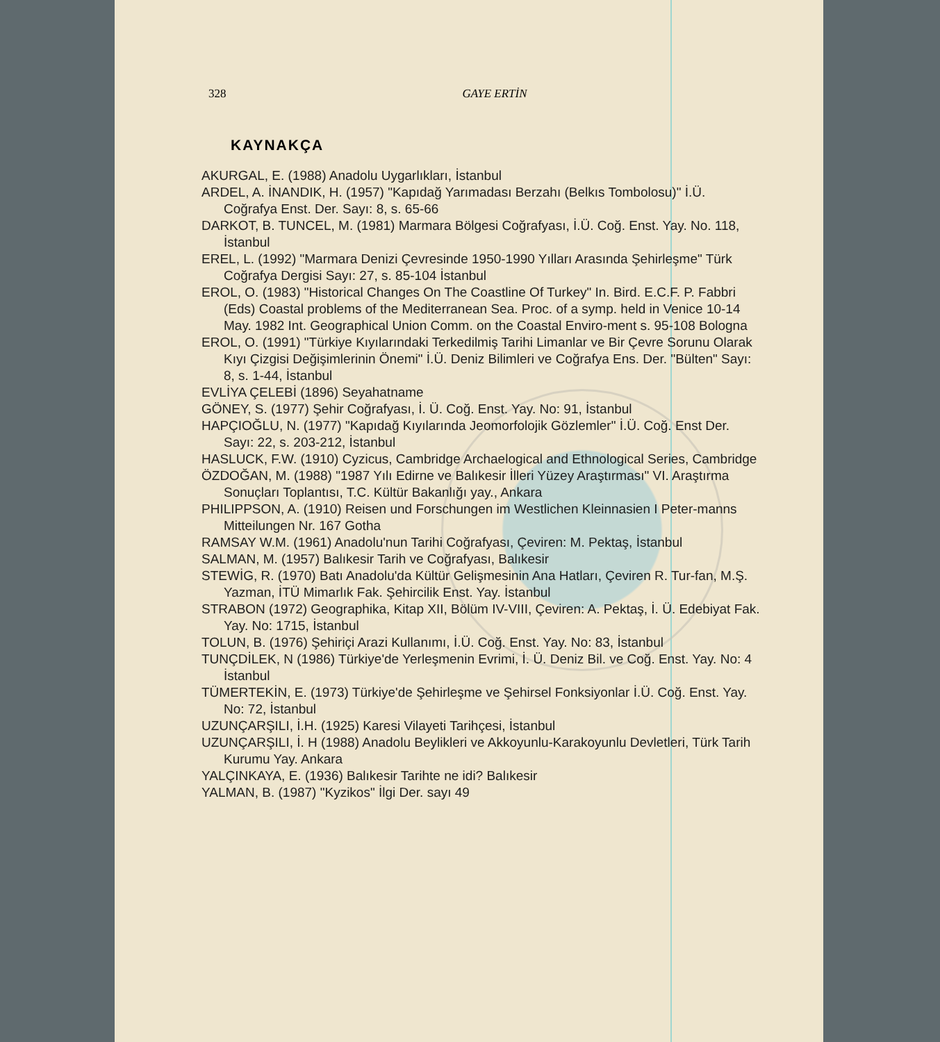328 GAYE ERTİN
KAYNAKÇA
AKURGAL, E. (1988) Anadolu Uygarlıkları, İstanbul
ARDEL, A. İNANDIK, H. (1957) "Kapıdağ Yarımadası Berzahı (Belkıs Tombolosu)" İ.Ü. Coğrafya Enst. Der. Sayı: 8, s. 65-66
DARKOT, B. TUNCEL, M. (1981) Marmara Bölgesi Coğrafyası, İ.Ü. Coğ. Enst. Yay. No. 118, İstanbul
EREL, L. (1992) "Marmara Denizi Çevresinde 1950-1990 Yılları Arasında Şehirleşme" Türk Coğrafya Dergisi Sayı: 27, s. 85-104 İstanbul
EROL, O. (1983) "Historical Changes On The Coastline Of Turkey" In. Bird. E.C.F. P. Fabbri (Eds) Coastal problems of the Mediterranean Sea. Proc. of a symp. held in Venice 10-14 May. 1982 Int. Geographical Union Comm. on the Coastal Enviro-ment s. 95-108 Bologna
EROL, O. (1991) "Türkiye Kıyılarındaki Terkedilmiş Tarihi Limanlar ve Bir Çevre Sorunu Olarak Kıyı Çizgisi Değişimlerinin Önemi" İ.Ü. Deniz Bilimleri ve Coğrafya Ens. Der. "Bülten" Sayı: 8, s. 1-44, İstanbul
EVLİYA ÇELEBİ (1896) Seyahatname
GÖNEY, S. (1977) Şehir Coğrafyası, İ. Ü. Coğ. Enst. Yay. No: 91, İstanbul
HAPÇIOĞLU, N. (1977) "Kapıdağ Kıyılarında Jeomorfolojik Gözlemler" İ.Ü. Coğ. Enst Der. Sayı: 22, s. 203-212, İstanbul
HASLUCK, F.W. (1910) Cyzicus, Cambridge Archaelogical and Ethnological Series, Cambridge
ÖZDOĞAN, M. (1988) "1987 Yılı Edirne ve Balıkesir İlleri Yüzey Araştırması" VI. Araştırma Sonuçları Toplantısı, T.C. Kültür Bakanlığı yay., Ankara
PHILIPPSON, A. (1910) Reisen und Forschungen im Westlichen Kleinnasien I Peter-manns Mitteilungen Nr. 167 Gotha
RAMSAY W.M. (1961) Anadolu'nun Tarihi Coğrafyası, Çeviren: M. Pektaş, İstanbul
SALMAN, M. (1957) Balıkesir Tarih ve Coğrafyası, Balıkesir
STEWİG, R. (1970) Batı Anadolu'da Kültür Gelişmesinin Ana Hatları, Çeviren R. Tur-fan, M.Ş. Yazman, İTÜ Mimarlık Fak. Şehircilik Enst. Yay. İstanbul
STRABON (1972) Geographika, Kitap XII, Bölüm IV-VIII, Çeviren: A. Pektaş, İ. Ü. Edebiyat Fak. Yay. No: 1715, İstanbul
TOLUN, B. (1976) Şehiriçi Arazi Kullanımı, İ.Ü. Coğ. Enst. Yay. No: 83, İstanbul
TUNÇDİLEK, N (1986) Türkiye'de Yerleşmenin Evrimi, İ. Ü. Deniz Bil. ve Coğ. Enst. Yay. No: 4 İstanbul
TÜMERTEKİN, E. (1973) Türkiye'de Şehirleşme ve Şehirsel Fonksiyonlar İ.Ü. Coğ. Enst. Yay. No: 72, İstanbul
UZUNÇARŞILI, İ.H. (1925) Karesi Vilayeti Tarihçesi, İstanbul
UZUNÇARŞILI, İ. H (1988) Anadolu Beylikleri ve Akkoyunlu-Karakoyunlu Devletleri, Türk Tarih Kurumu Yay. Ankara
YALÇINKAYA, E. (1936) Balıkesir Tarihte ne idi? Balıkesir
YALMAN, B. (1987) "Kyzikos" İlgi Der. sayı 49